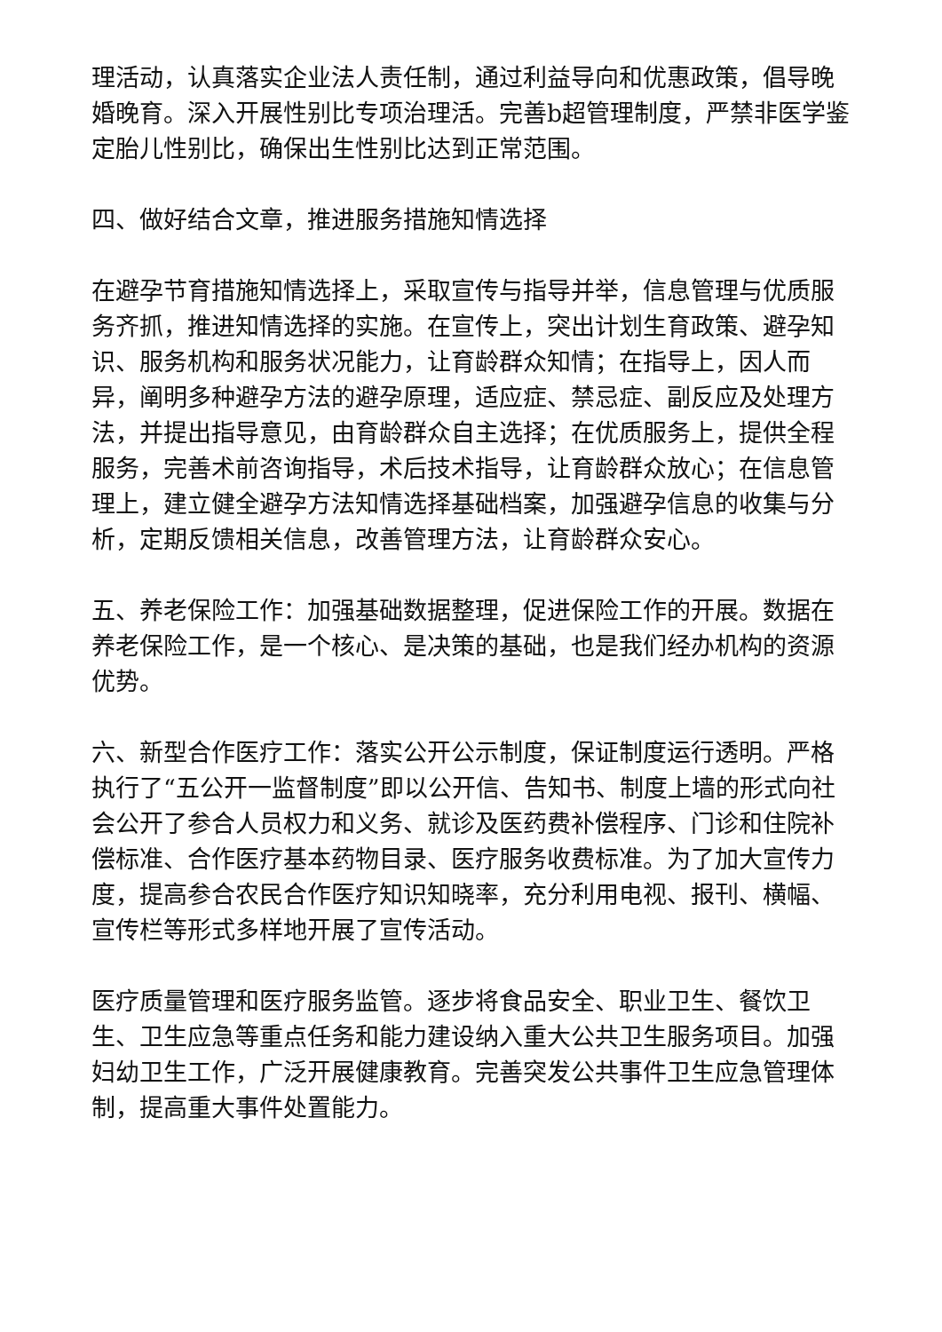理活动，认真落实企业法人责任制，通过利益导向和优惠政策，倡导晚婚晚育。深入开展性别比专项治理活。完善b超管理制度，严禁非医学鉴定胎儿性别比，确保出生性别比达到正常范围。
四、做好结合文章，推进服务措施知情选择
在避孕节育措施知情选择上，采取宣传与指导并举，信息管理与优质服务齐抓，推进知情选择的实施。在宣传上，突出计划生育政策、避孕知识、服务机构和服务状况能力，让育龄群众知情；在指导上，因人而异，阐明多种避孕方法的避孕原理，适应症、禁忌症、副反应及处理方法，并提出指导意见，由育龄群众自主选择；在优质服务上，提供全程服务，完善术前咨询指导，术后技术指导，让育龄群众放心；在信息管理上，建立健全避孕方法知情选择基础档案，加强避孕信息的收集与分析，定期反馈相关信息，改善管理方法，让育龄群众安心。
五、养老保险工作：加强基础数据整理，促进保险工作的开展。数据在养老保险工作，是一个核心、是决策的基础，也是我们经办机构的资源优势。
六、新型合作医疗工作：落实公开公示制度，保证制度运行透明。严格执行了“五公开一监督制度”即以公开信、告知书、制度上墙的形式向社会公开了参合人员权力和义务、就诊及医药费补偿程序、门诊和住院补偿标准、合作医疗基本药物目录、医疗服务收费标准。为了加大宣传力度，提高参合农民合作医疗知识知晓率，充分利用电视、报刊、横幅、宣传栏等形式多样地开展了宣传活动。
医疗质量管理和医疗服务监管。逐步将食品安全、职业卫生、餐饮卫生、卫生应急等重点任务和能力建设纳入重大公共卫生服务项目。加强妇幼卫生工作，广泛开展健康教育。完善突发公共事件卫生应急管理体制，提高重大事件处置能力。